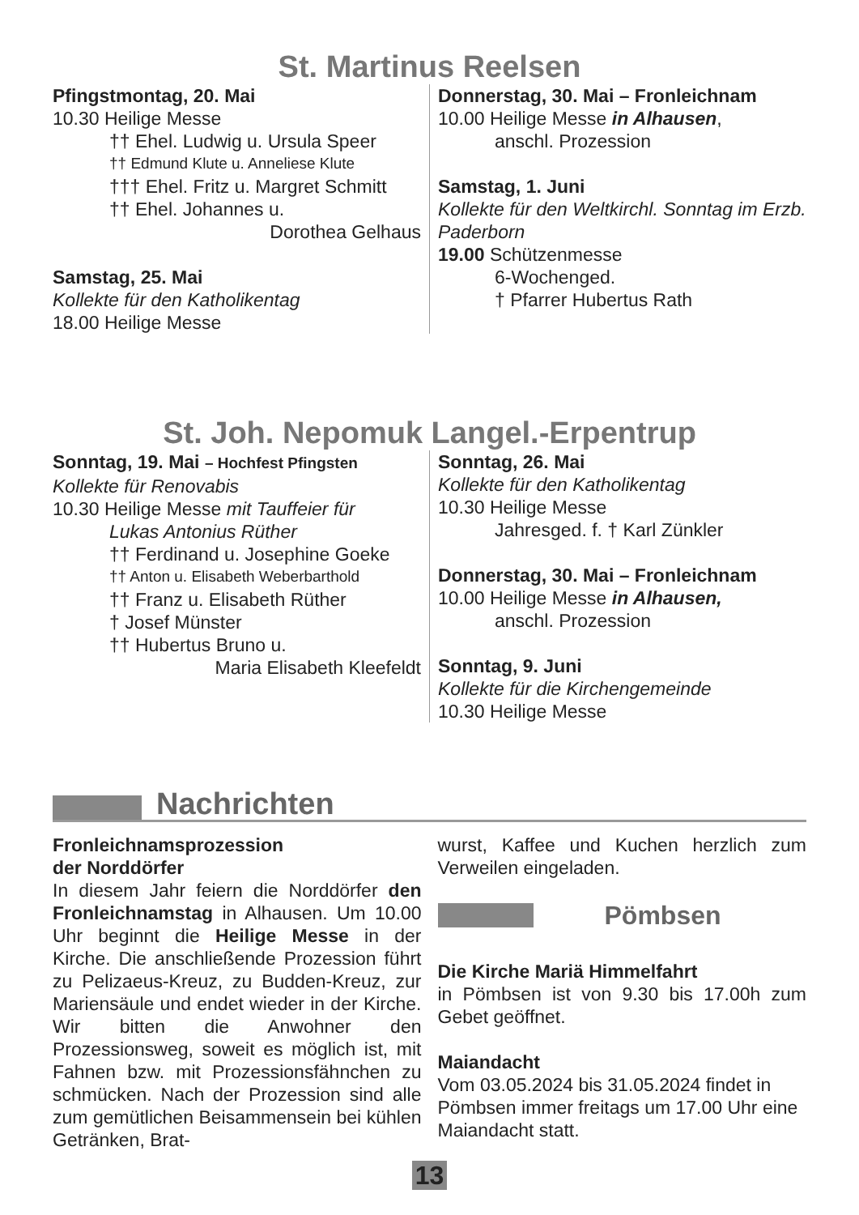St. Martinus Reelsen
Pfingstmontag, 20. Mai
10.30 Heilige Messe
†† Ehel. Ludwig u. Ursula Speer
†† Edmund Klute u. Anneliese Klute
††† Ehel. Fritz u. Margret Schmitt
†† Ehel. Johannes u.
Dorothea Gelhaus
Samstag, 25. Mai
Kollekte für den Katholikentag
18.00 Heilige Messe
Donnerstag, 30. Mai – Fronleichnam
10.00 Heilige Messe in Alhausen,
anschl. Prozession
Samstag, 1. Juni
Kollekte für den Weltkirchl. Sonntag im Erzb. Paderborn
19.00 Schützenmesse
6-Wochenged.
† Pfarrer Hubertus Rath
St. Joh. Nepomuk Langel.-Erpentrup
Sonntag, 19. Mai – Hochfest Pfingsten
Kollekte für Renovabis
10.30 Heilige Messe mit Tauffeier für
Lukas Antonius Rüther
†† Ferdinand u. Josephine Goeke
†† Anton u. Elisabeth Weberbarthold
†† Franz u. Elisabeth Rüther
† Josef Münster
†† Hubertus Bruno u.
Maria Elisabeth Kleefeldt
Sonntag, 26. Mai
Kollekte für den Katholikentag
10.30 Heilige Messe
Jahresged. f. † Karl Zünkler
Donnerstag, 30. Mai – Fronleichnam
10.00 Heilige Messe in Alhausen,
anschl. Prozession
Sonntag, 9. Juni
Kollekte für die Kirchengemeinde
10.30 Heilige Messe
Nachrichten
Fronleichnamsprozession
der Norddörfer
In diesem Jahr feiern die Norddörfer den Fronleichnamstag in Alhausen. Um 10.00 Uhr beginnt die Heilige Messe in der Kirche. Die anschließende Prozession führt zu Pelizaeus-Kreuz, zu Budden-Kreuz, zur Mariensäule und endet wieder in der Kirche. Wir bitten die Anwohner den Prozessionsweg, soweit es möglich ist, mit Fahnen bzw. mit Prozessionsfähnchen zu schmücken. Nach der Prozession sind alle zum gemütlichen Beisammensein bei kühlen Getränken, Brat-
wurst, Kaffee und Kuchen herzlich zum Verweilen eingeladen.
Pömbsen
Die Kirche Mariä Himmelfahrt
in Pömbsen ist von 9.30 bis 17.00h zum Gebet geöffnet.
Maiandacht
Vom 03.05.2024 bis 31.05.2024 findet in Pömbsen immer freitags um 17.00 Uhr eine Maiandacht statt.
13